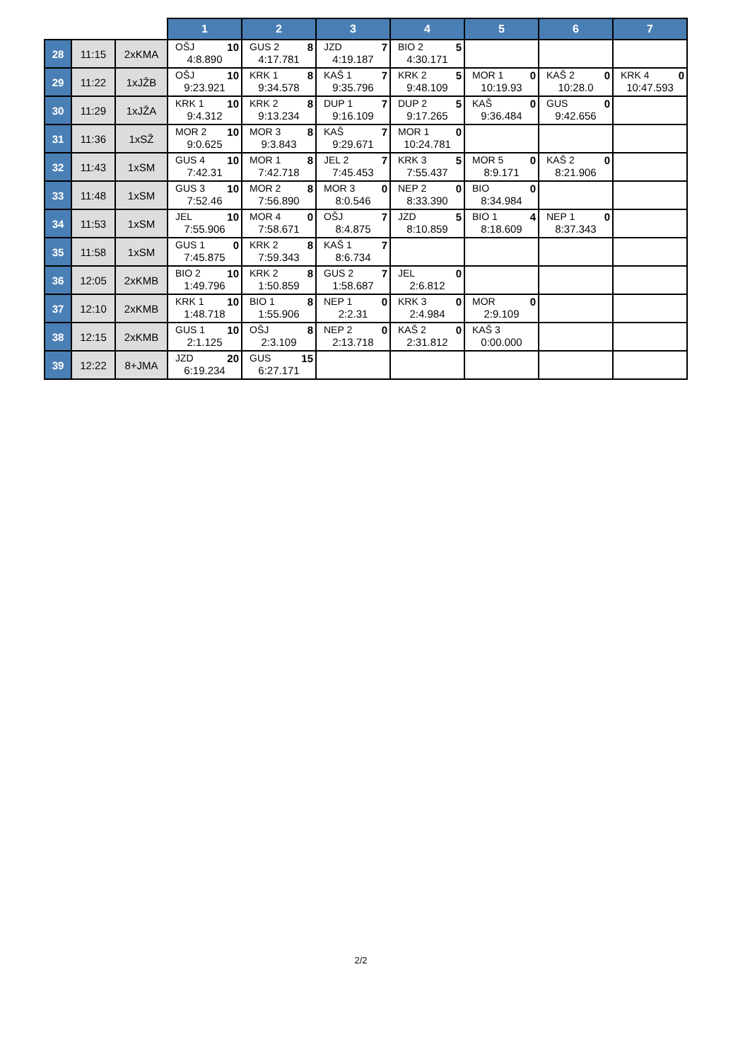| | | | 1 | 2 | 3 | 4 | 5 | 6 | 7 |
| --- | --- | --- | --- | --- | --- | --- | --- | --- | --- |
| 28 | 11:15 | 2xKMA | OŠJ 10 4:8.890 | GUS 2 8 4:17.781 | JZD 7 4:19.187 | BIO 2 5 4:30.171 | | | |
| 29 | 11:22 | 1xJŽB | OŠJ 10 9:23.921 | KRK 1 8 9:34.578 | KAŠ 1 7 9:35.796 | KRK 2 5 9:48.109 | MOR 1 0 10:19.93 | KAŠ 2 0 10:28.0 | KRK 4 0 10:47.593 |
| 30 | 11:29 | 1xJŽA | KRK 1 10 9:4.312 | KRK 2 8 9:13.234 | DUP 1 7 9:16.109 | DUP 2 5 9:17.265 | KAŠ 0 9:36.484 | GUS 0 9:42.656 | |
| 31 | 11:36 | 1xSŽ | MOR 2 10 9:0.625 | MOR 3 8 9:3.843 | KAŠ 7 9:29.671 | MOR 1 0 10:24.781 | | | |
| 32 | 11:43 | 1xSM | GUS 4 10 7:42.31 | MOR 1 8 7:42.718 | JEL 2 7 7:45.453 | KRK 3 5 7:55.437 | MOR 5 0 8:9.171 | KAŠ 2 0 8:21.906 | |
| 33 | 11:48 | 1xSM | GUS 3 10 7:52.46 | MOR 2 8 7:56.890 | MOR 3 0 8:0.546 | NEP 2 0 8:33.390 | BIO 0 8:34.984 | | |
| 34 | 11:53 | 1xSM | JEL 10 7:55.906 | MOR 4 0 7:58.671 | OŠJ 7 8:4.875 | JZD 5 8:10.859 | BIO 1 4 8:18.609 | NEP 1 0 8:37.343 | |
| 35 | 11:58 | 1xSM | GUS 1 0 7:45.875 | KRK 2 8 7:59.343 | KAŠ 1 7 8:6.734 | | | | |
| 36 | 12:05 | 2xKMB | BIO 2 10 1:49.796 | KRK 2 8 1:50.859 | GUS 2 7 1:58.687 | JEL 0 2:6.812 | | | |
| 37 | 12:10 | 2xKMB | KRK 1 10 1:48.718 | BIO 1 8 1:55.906 | NEP 1 0 2:2.31 | KRK 3 0 2:4.984 | MOR 0 2:9.109 | | |
| 38 | 12:15 | 2xKMB | GUS 1 10 2:1.125 | OŠJ 8 2:3.109 | NEP 2 0 2:13.718 | KAŠ 2 0 2:31.812 | KAŠ 3 0:00.000 | | |
| 39 | 12:22 | 8+JMA | JZD 20 6:19.234 | GUS 15 6:27.171 | | | | | |
2/2